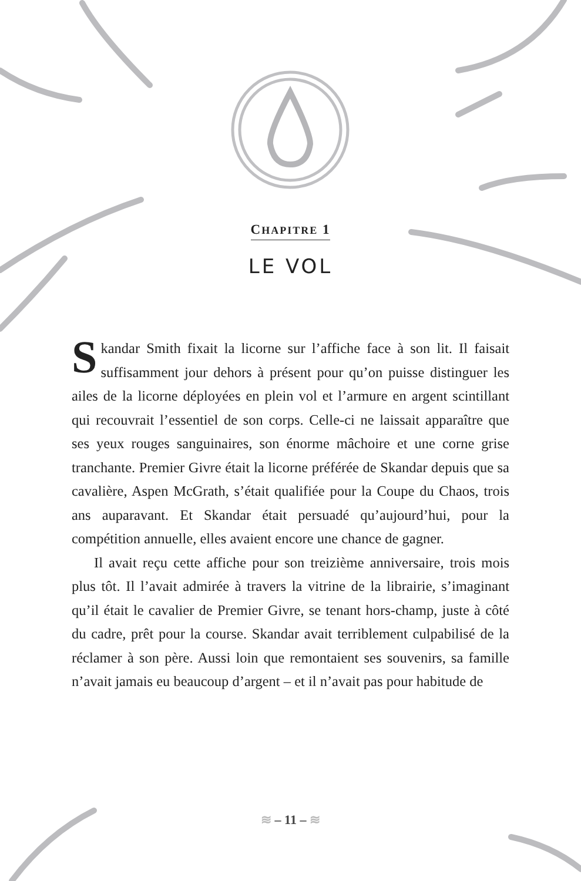CHAPITRE 1
LE VOL
Skandar Smith fixait la licorne sur l’affiche face à son lit. Il faisait suffisamment jour dehors à présent pour qu’on puisse distinguer les ailes de la licorne déployées en plein vol et l’armure en argent scintillant qui recouvrait l’essentiel de son corps. Celle-ci ne laissait apparaître que ses yeux rouges sanguinaires, son énorme mâchoire et une corne grise tranchante. Premier Givre était la licorne préférée de Skandar depuis que sa cavalière, Aspen McGrath, s’était qualifiée pour la Coupe du Chaos, trois ans auparavant. Et Skandar était persuadé qu’aujourd’hui, pour la compétition annuelle, elles avaient encore une chance de gagner.
Il avait reçu cette affiche pour son treizième anniversaire, trois mois plus tôt. Il l’avait admirée à travers la vitrine de la librairie, s’imaginant qu’il était le cavalier de Premier Givre, se tenant hors-champ, juste à côté du cadre, prêt pour la course. Skandar avait terriblement culpabilisé de la réclamer à son père. Aussi loin que remontaient ses souvenirs, sa famille n’avait jamais eu beaucoup d’argent – et il n’avait pas pour habitude de
≋ – 11 – ≋